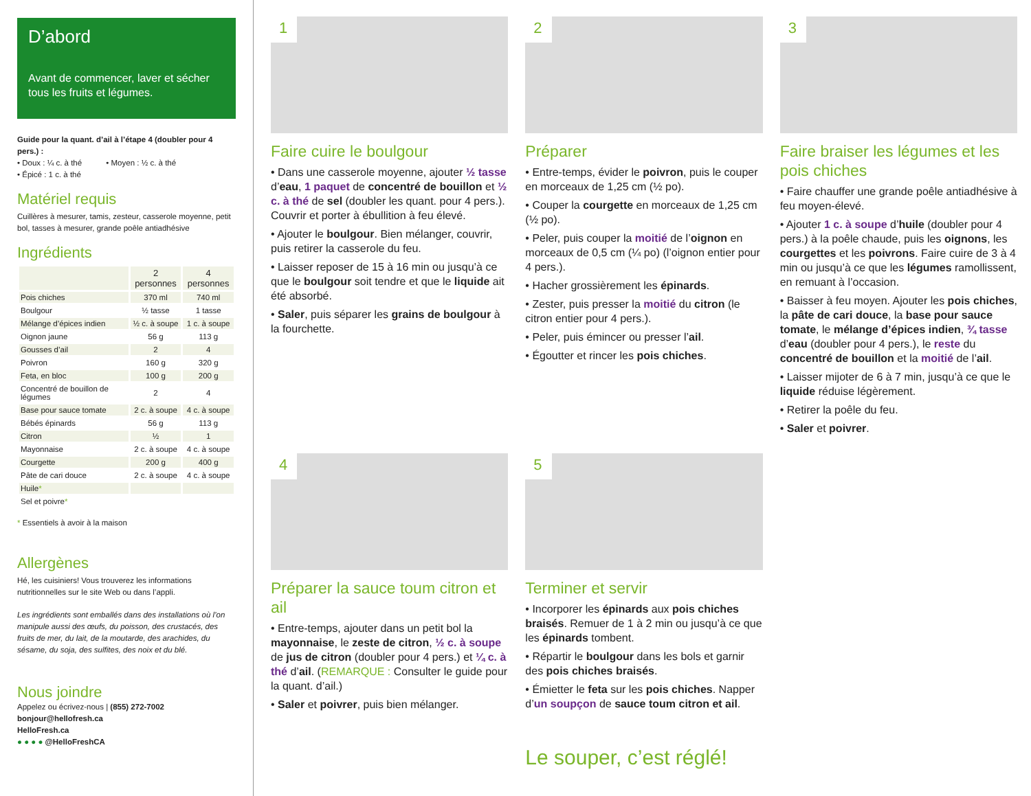D’abord
Avant de commencer, laver et sécher tous les fruits et légumes.
Guide pour la quant. d’ail à l’étape 4 (doubler pour 4 pers.) :
• Doux : ¼ c. à thé • Moyen : ½ c. à thé
• Épicé : 1 c. à thé
Matériel requis
Cuillères à mesurer, tamis, zesteur, casserole moyenne, petit bol, tasses à mesurer, grande poêle antiadhésive
Ingrédients
| | 2 personnes | 4 personnes |
| --- | --- | --- |
| Pois chiches | 370 ml | 740 ml |
| Boulgour | ½ tasse | 1 tasse |
| Mélange d’épices indien | ½ c. à soupe | 1 c. à soupe |
| Oignon jaune | 56 g | 113 g |
| Gousses d’ail | 2 | 4 |
| Poivron | 160 g | 320 g |
| Feta, en bloc | 100 g | 200 g |
| Concentré de bouillon de légumes | 2 | 4 |
| Base pour sauce tomate | 2 c. à soupe | 4 c. à soupe |
| Bébés épinards | 56 g | 113 g |
| Citron | ½ | 1 |
| Mayonnaise | 2 c. à soupe | 4 c. à soupe |
| Courgette | 200 g | 400 g |
| Pâte de cari douce | 2 c. à soupe | 4 c. à soupe |
| Huile * | | |
| Sel et poivre * | | |
* Essentiels à avoir à la maison
Allergènes
Hé, les cuisiniers! Vous trouverez les informations nutritionnelles sur le site Web ou dans l’appli.
Les ingrédients sont emballés dans des installations où l’on manipule aussi des œufs, du poisson, des crustacés, des fruits de mer, du lait, de la moutarde, des arachides, du sésame, du soja, des sulfites, des noix et du blé.
Nous joindre
Appelez ou écrivez-nous | (855) 272-7002
bonjour@hellofresh.ca
HelloFresh.ca
● ● ● ● @HelloFreshCA
1
Faire cuire le boulgour
• Dans une casserole moyenne, ajouter ½ tasse d’eau, 1 paquet de concentré de bouillon et ½ c. à thé de sel (doubler les quant. pour 4 pers.). Couvrir et porter à ébullition à feu élevé.
• Ajouter le boulgour. Bien mélanger, couvrir, puis retirer la casserole du feu.
• Laisser reposer de 15 à 16 min ou jusqu’à ce que le boulgour soit tendre et que le liquide ait été absorbé.
• Saler, puis séparer les grains de boulgour à la fourchette.
2
Préparer
• Entre-temps, évider le poivron, puis le couper en morceaux de 1,25 cm (½ po).
• Couper la courgette en morceaux de 1,25 cm (½ po).
• Peler, puis couper la moitié de l’oignon en morceaux de 0,5 cm (¼ po) (l’oignon entier pour 4 pers.).
• Hacher grossièrement les épinards.
• Zester, puis presser la moitié du citron (le citron entier pour 4 pers.).
• Peler, puis émincer ou presser l’ail.
• Égoutter et rincer les pois chiches.
3
Faire braiser les légumes et les pois chiches
• Faire chauffer une grande poêle antiadhésive à feu moyen-élevé.
• Ajouter 1 c. à soupe d’huile (doubler pour 4 pers.) à la poêle chaude, puis les oignons, les courgettes et les poivrons. Faire cuire de 3 à 4 min ou jusqu’à ce que les légumes ramollissent, en remuant à l’occasion.
• Baisser à feu moyen. Ajouter les pois chiches, la pâte de cari douce, la base pour sauce tomate, le mélange d’épices indien, ¾ tasse d’eau (doubler pour 4 pers.), le reste du concentré de bouillon et la moitié de l’ail.
• Laisser mijoter de 6 à 7 min, jusqu’à ce que le liquide réduise légèrement.
• Retirer la poêle du feu.
• Saler et poivrer.
4
Préparer la sauce toum citron et ail
• Entre-temps, ajouter dans un petit bol la mayonnaise, le zeste de citron, ½ c. à soupe de jus de citron (doubler pour 4 pers.) et ¼ c. à thé d’ail. (REMARQUE : Consulter le guide pour la quant. d’ail.)
• Saler et poivrer, puis bien mélanger.
5
Terminer et servir
• Incorporer les épinards aux pois chiches braisés. Remuer de 1 à 2 min ou jusqu’à ce que les épinards tombent.
• Répartir le boulgour dans les bols et garnir des pois chiches braisés.
• Émietter le feta sur les pois chiches. Napper d’un soupçon de sauce toum citron et ail.
Le souper, c’est réglé!